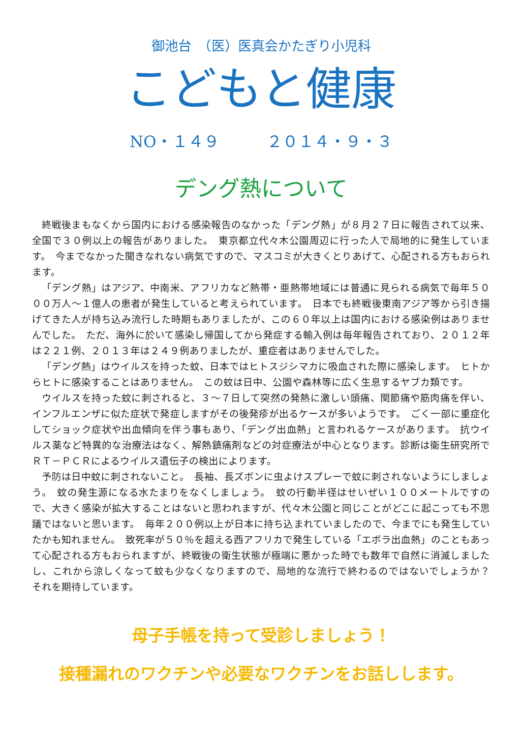御池台　（医）医真会かたぎり小児科
こどもと健康
NO・１４９　　　２０１４・９・３
デング熱について
終戦後まもなくから国内における感染報告のなかった「デング熱」が８月２７日に報告されて以来、全国で３０例以上の報告がありました。　東京都立代々木公園周辺に行った人で局地的に発生しています。　今までなかった聞きなれない病気ですので、マスコミが大きくとりあげて、心配される方もおられます。
「デング熱」はアジア、中南米、アフリカなど熱帯・亜熱帯地域には普通に見られる病気で毎年５０００万人～１億人の患者が発生していると考えられています。　日本でも終戦後東南アジア等から引き揚げてきた人が持ち込み流行した時期もありましたが、この６０年以上は国内における感染例はありませんでした。　ただ、海外に於いて感染し帰国してから発症する輸入例は毎年報告されており、２０１２年は２２１例、２０１３年は２４９例ありましたが、重症者はありませんでした。
「デング熱」はウイルスを持った蚊、日本ではヒトスジシマカに吸血された際に感染します。　ヒトからヒトに感染することはありません。　この蚊は日中、公園や森林等に広く生息するヤブカ類です。
ウイルスを持った蚊に刺されると、３～７日して突然の発熱に激しい頭痛、関節痛や筋肉痛を伴い、インフルエンザに似た症状で発症しますがその後発疹が出るケースが多いようです。　ごく一部に重症化してショック症状や出血傾向を伴う事もあり、「デング出血熱」と言われるケースがあります。　抗ウイルス薬など特異的な治療法はなく、解熱鎮痛剤などの対症療法が中心となります。診断は衛生研究所でＲＴ－ＰＣＲによるウイルス遺伝子の検出によります。
予防は日中蚊に刺されないこと。　長袖、長ズボンに虫よけスプレーで蚊に刺されないようにしましょう。　蚊の発生源になる水たまりをなくしましょう。　蚊の行動半径はせいぜい１００メートルですので、大きく感染が拡大することはないと思われますが、代々木公園と同じことがどこに起こっても不思議ではないと思います。　毎年２００例以上が日本に持ち込まれていましたので、今までにも発生していたかも知れません。　致死率が５０％を超える西アフリカで発生している「エボラ出血熱」のこともあって心配される方もおられますが、終戦後の衛生状態が極端に悪かった時でも数年で自然に消滅しましたし、これから涼しくなって蚊も少なくなりますので、局地的な流行で終わるのではないでしょうか？　　それを期待しています。
母子手帳を持って受診しましょう！
接種漏れのワクチンや必要なワクチンをお話しします。